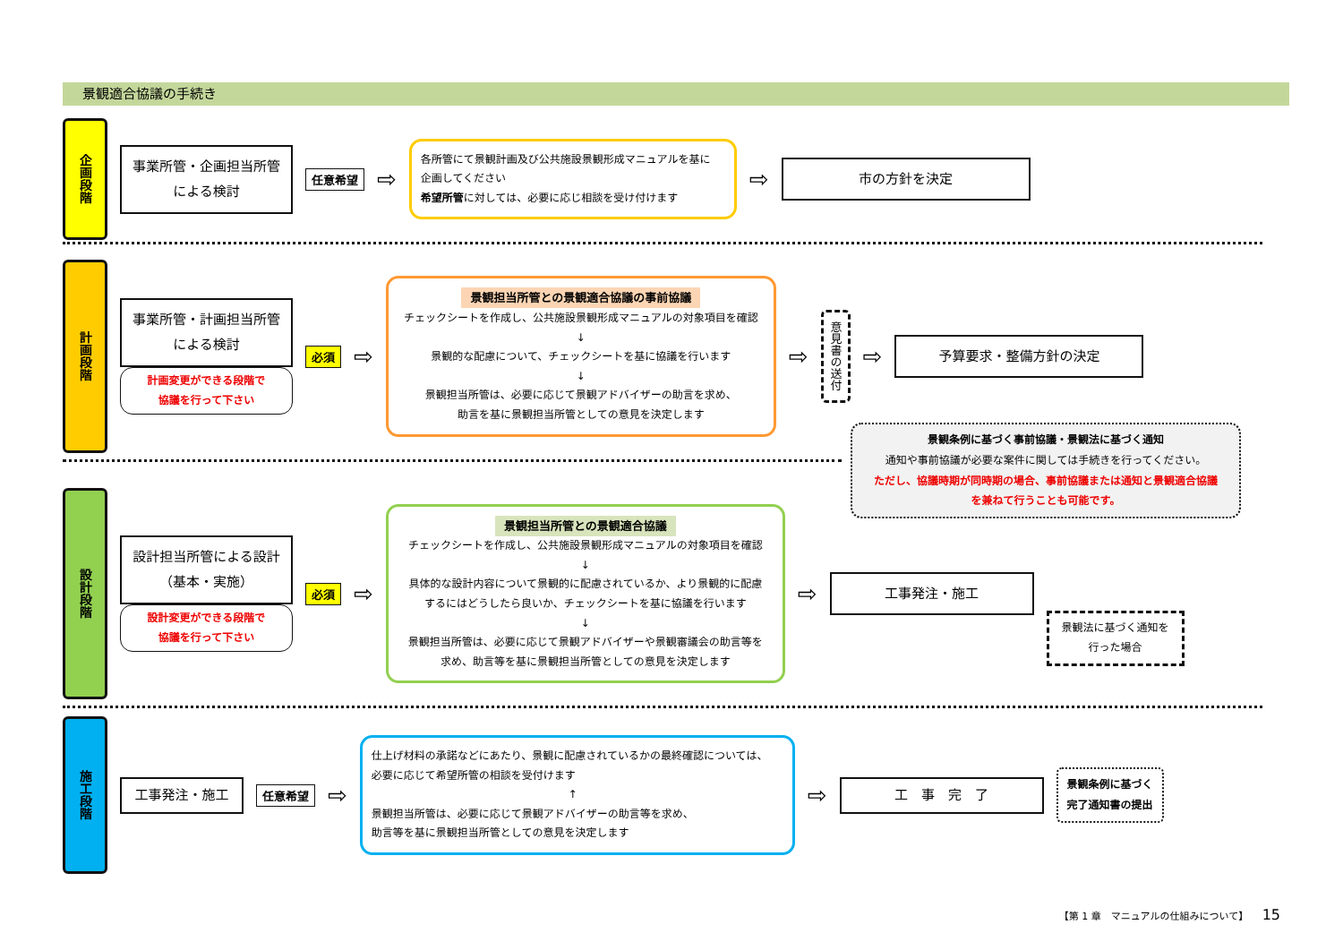景観適合協議の手続き
企画段階
事業所管・企画担当所管
による検討
任意希望 ⇨
各所管にて景観計画及び公共施設景観形成マニュアルを基に
企画してください
希望所管に対しては、必要に応じ相談を受け付けます
⇨
市の方針を決定
計画段階
事業所管・計画担当所管
による検討
計画変更ができる段階で
協議を行って下さい
必須 ⇨
景観担当所管との景観適合協議の事前協議
チェックシートを作成し、公共施設景観形成マニュアルの対象項目を確認
↓
景観的な配慮について、チェックシートを基に協議を行います
↓
景観担当所管は、必要に応じて景観アドバイザーの助言を求め、
助言を基に景観担当所管としての意見を決定します
⇨
意見書の送付
⇨
予算要求・整備方針の決定
景観条例に基づく事前協議・景観法に基づく通知
通知や事前協議が必要な案件に関しては手続きを行ってください。
ただし、協議時期が同時期の場合、事前協議または通知と景観適合協議
を兼ねて行うことも可能です。
設計段階
設計担当所管による設計
（基本・実施）
設計変更ができる段階で
協議を行って下さい
必須 ⇨
景観担当所管との景観適合協議
チェックシートを作成し、公共施設景観形成マニュアルの対象項目を確認
↓
具体的な設計内容について景観的に配慮されているか、より景観的に配慮
するにはどうしたら良いか、チェックシートを基に協議を行います
↓
景観担当所管は、必要に応じて景観アドバイザーや景観審議会の助言等を
求め、助言等を基に景観担当所管としての意見を決定します
⇨
工事発注・施工
景観法に基づく通知を
行った場合
施工段階
工事発注・施工
任意希望 ⇨
仕上げ材料の承諾などにあたり、景観に配慮されているかの最終確認については、
必要に応じて希望所管の相談を受付けます
↑
景観担当所管は、必要に応じて景観アドバイザーの助言等を求め、
助言等を基に景観担当所管としての意見を決定します
⇨
工　事　完　了
景観条例に基づく
完了通知書の提出
【第 1 章　マニュアルの仕組みについて】 15